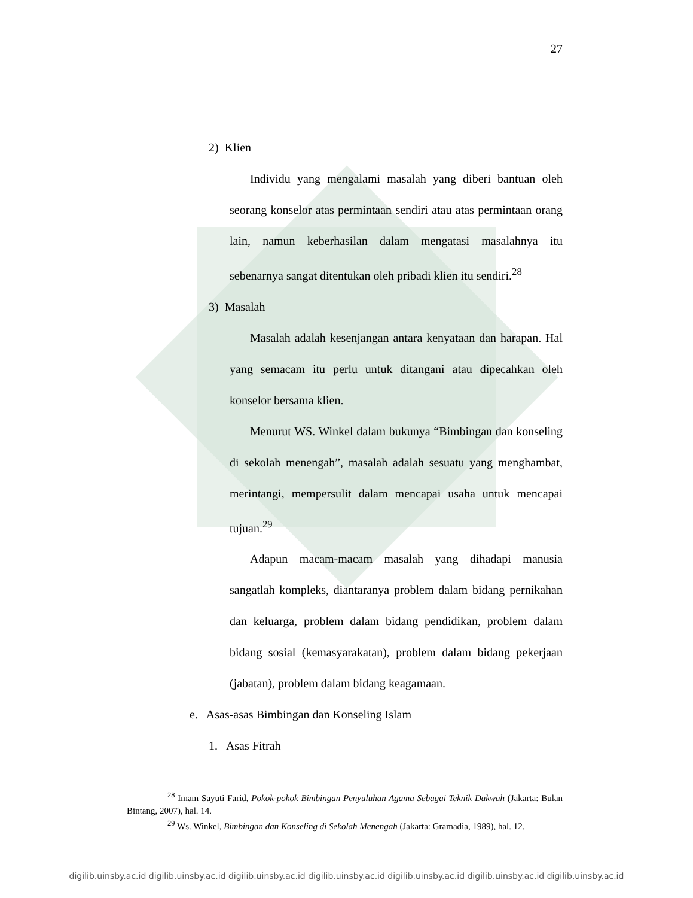27
2) Klien
Individu yang mengalami masalah yang diberi bantuan oleh seorang konselor atas permintaan sendiri atau atas permintaan orang lain, namun keberhasilan dalam mengatasi masalahnya itu sebenarnya sangat ditentukan oleh pribadi klien itu sendiri.<sup>28</sup>
3) Masalah
Masalah adalah kesenjangan antara kenyataan dan harapan. Hal yang semacam itu perlu untuk ditangani atau dipecahkan oleh konselor bersama klien.
Menurut WS. Winkel dalam bukunya “Bimbingan dan konseling di sekolah menengah”, masalah adalah sesuatu yang menghambat, merintangi, mempersulit dalam mencapai usaha untuk mencapai tujuan.<sup>29</sup>
Adapun macam-macam masalah yang dihadapi manusia sangatlah kompleks, diantaranya problem dalam bidang pernikahan dan keluarga, problem dalam bidang pendidikan, problem dalam bidang sosial (kemasyarakatan), problem dalam bidang pekerjaan (jabatan), problem dalam bidang keagamaan.
e. Asas-asas Bimbingan dan Konseling Islam
1. Asas Fitrah
<sup>28</sup> Imam Sayuti Farid, Pokok-pokok Bimbingan Penyuluhan Agama Sebagai Teknik Dakwah (Jakarta: Bulan Bintang, 2007), hal. 14.
<sup>29</sup> Ws. Winkel, Bimbingan dan Konseling di Sekolah Menengah (Jakarta: Gramadia, 1989), hal. 12.
digilib.uinsby.ac.id digilib.uinsby.ac.id digilib.uinsby.ac.id digilib.uinsby.ac.id digilib.uinsby.ac.id digilib.uinsby.ac.id digilib.uinsby.ac.id